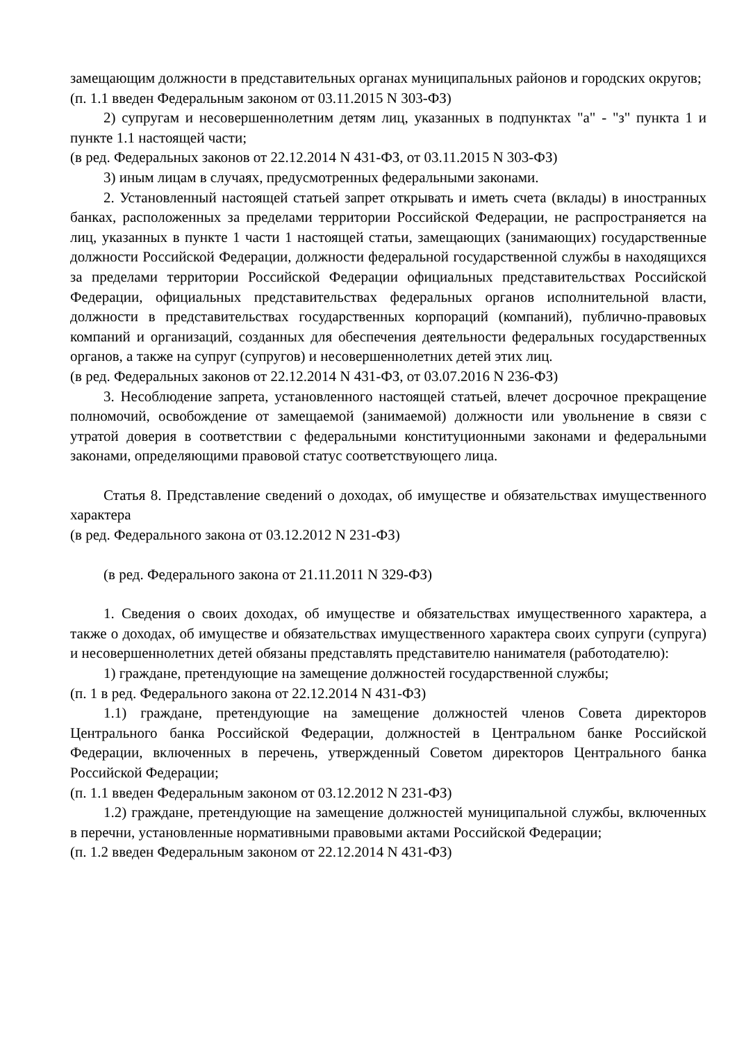замещающим должности в представительных органах муниципальных районов и городских округов;
(п. 1.1 введен Федеральным законом от 03.11.2015 N 303-ФЗ)
2) супругам и несовершеннолетним детям лиц, указанных в подпунктах "а" - "з" пункта 1 и пункте 1.1 настоящей части;
(в ред. Федеральных законов от 22.12.2014 N 431-ФЗ, от 03.11.2015 N 303-ФЗ)
3) иным лицам в случаях, предусмотренных федеральными законами.
2. Установленный настоящей статьей запрет открывать и иметь счета (вклады) в иностранных банках, расположенных за пределами территории Российской Федерации, не распространяется на лиц, указанных в пункте 1 части 1 настоящей статьи, замещающих (занимающих) государственные должности Российской Федерации, должности федеральной государственной службы в находящихся за пределами территории Российской Федерации официальных представительствах Российской Федерации, официальных представительствах федеральных органов исполнительной власти, должности в представительствах государственных корпораций (компаний), публично-правовых компаний и организаций, созданных для обеспечения деятельности федеральных государственных органов, а также на супруг (супругов) и несовершеннолетних детей этих лиц.
(в ред. Федеральных законов от 22.12.2014 N 431-ФЗ, от 03.07.2016 N 236-ФЗ)
3. Несоблюдение запрета, установленного настоящей статьей, влечет досрочное прекращение полномочий, освобождение от замещаемой (занимаемой) должности или увольнение в связи с утратой доверия в соответствии с федеральными конституционными законами и федеральными законами, определяющими правовой статус соответствующего лица.
Статья 8. Представление сведений о доходах, об имуществе и обязательствах имущественного характера
(в ред. Федерального закона от 03.12.2012 N 231-ФЗ)
(в ред. Федерального закона от 21.11.2011 N 329-ФЗ)
1. Сведения о своих доходах, об имуществе и обязательствах имущественного характера, а также о доходах, об имуществе и обязательствах имущественного характера своих супруги (супруга) и несовершеннолетних детей обязаны представлять представителю нанимателя (работодателю):
1) граждане, претендующие на замещение должностей государственной службы;
(п. 1 в ред. Федерального закона от 22.12.2014 N 431-ФЗ)
1.1) граждане, претендующие на замещение должностей членов Совета директоров Центрального банка Российской Федерации, должностей в Центральном банке Российской Федерации, включенных в перечень, утвержденный Советом директоров Центрального банка Российской Федерации;
(п. 1.1 введен Федеральным законом от 03.12.2012 N 231-ФЗ)
1.2) граждане, претендующие на замещение должностей муниципальной службы, включенных в перечни, установленные нормативными правовыми актами Российской Федерации;
(п. 1.2 введен Федеральным законом от 22.12.2014 N 431-ФЗ)